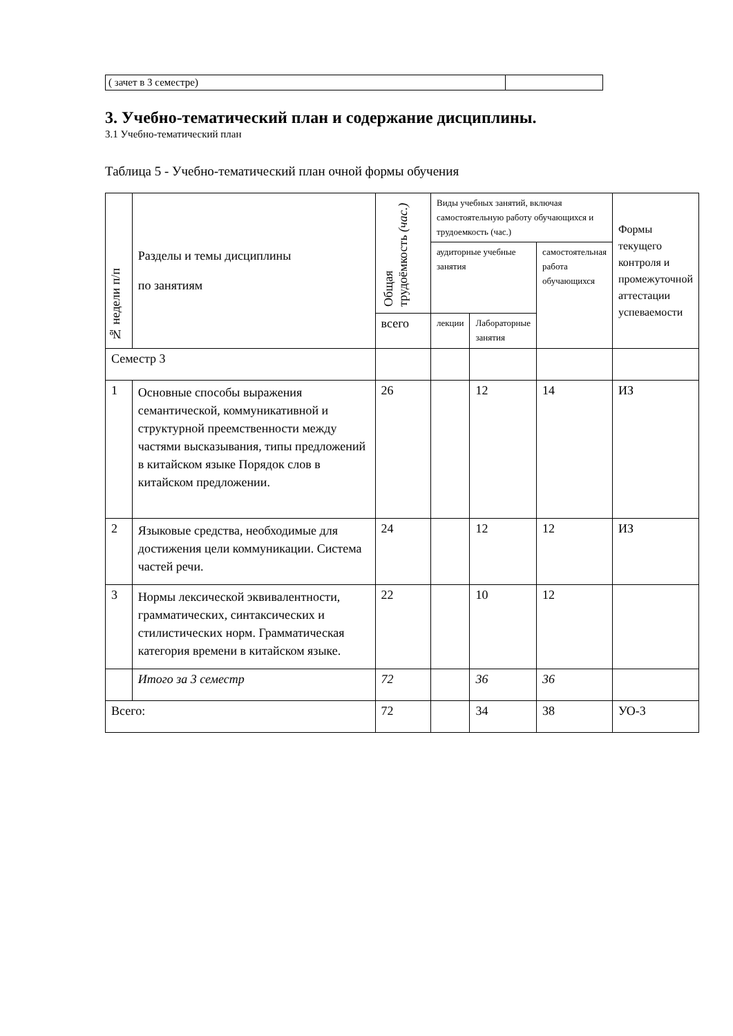| ( зачет в 3 семестре) | |
3. Учебно-тематический план и содержание дисциплины.
3.1 Учебно-тематический план
Таблица 5 - Учебно-тематический план очной формы обучения
| № недели п/п | Разделы и темы дисциплины по занятиям | Общая трудоёмкость (час.) | Виды учебных занятий, включая самостоятельную работу обучающихся и трудоемкость (час.) | | | Формы текущего контроля и промежуточной аттестации успеваемости |
| --- | --- | --- | --- | --- | --- | --- |
| | | | аудиторные учебные занятия | | самостоятельная работа обучающихся | |
| | | всего | лекции | Лабораторные занятия | | |
| Семестр 3 | | | | | | |
| 1 | Основные способы выражения семантической, коммуникативной и структурной преемственности между частями высказывания, типы предложений в китайском языке Порядок слов в китайском предложении. | 26 | | 12 | 14 | ИЗ |
| 2 | Языковые средства, необходимые для достижения цели коммуникации. Система частей речи. | 24 | | 12 | 12 | ИЗ |
| 3 | Нормы лексической эквивалентности, грамматических, синтаксических и стилистических норм. Грамматическая категория времени в китайском языке. | 22 | | 10 | 12 | |
| | Итого за 3 семестр | 72 | | 36 | 36 | |
| Всего: | | 72 | | 34 | 38 | УО-3 |